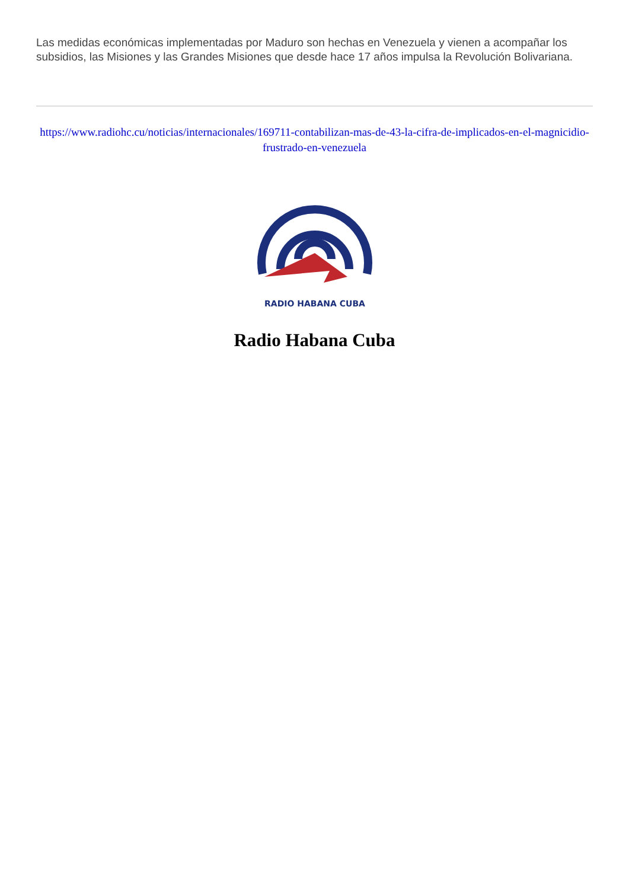Las medidas económicas implementadas por Maduro son hechas en Venezuela y vienen a acompañar los subsidios, las Misiones y las Grandes Misiones que desde hace 17 años impulsa la Revolución Bolivariana.
https://www.radiohc.cu/noticias/internacionales/169711-contabilizan-mas-de-43-la-cifra-de-implicados-en-el-magnicidio-frustrado-en-venezuela
RADIO HABANA CUBA
Radio Habana Cuba